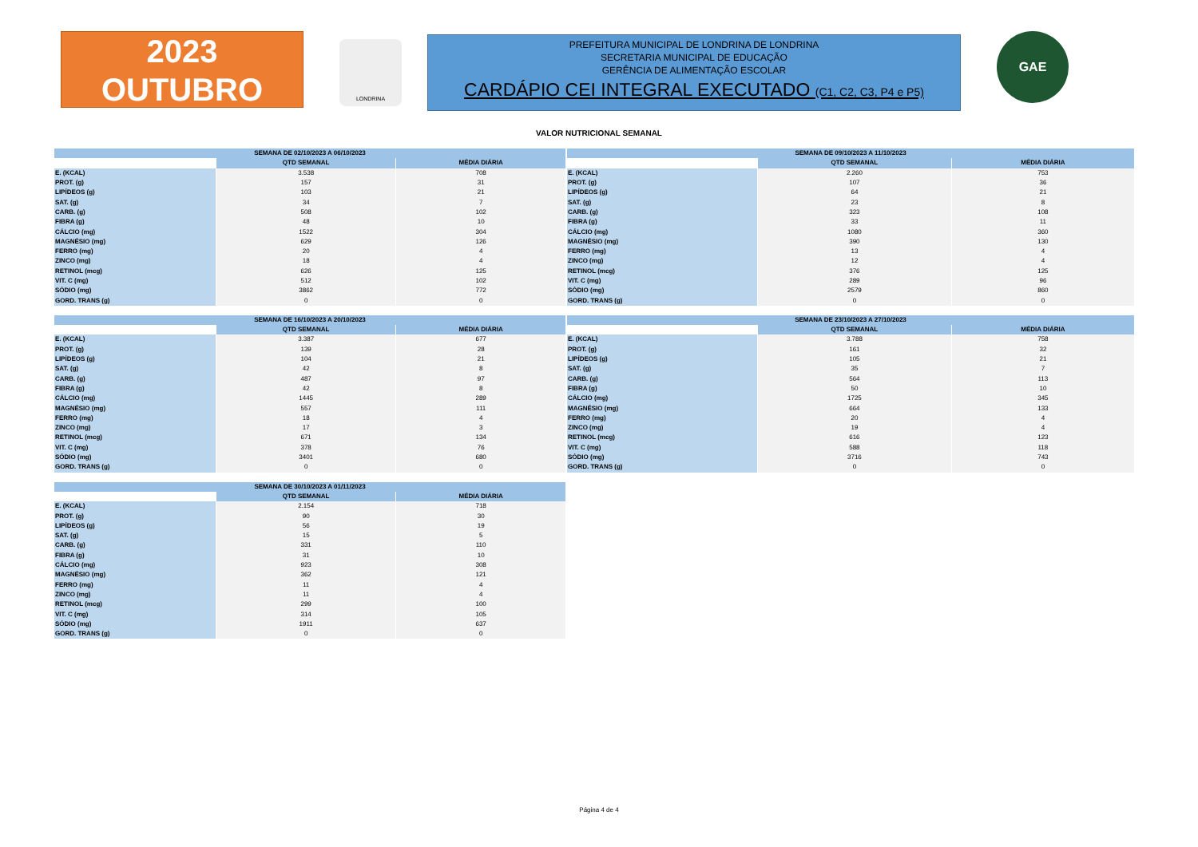2023
OUTUBRO
LONDRINA
PREFEITURA MUNICIPAL DE LONDRINA DE LONDRINA
SECRETARIA MUNICIPAL DE EDUCAÇÃO
GERÊNCIA DE ALIMENTAÇÃO ESCOLAR
CARDÁPIO CEI INTEGRAL EXECUTADO (C1, C2, C3, P4 e P5)
GAE
VALOR NUTRICIONAL SEMANAL
| SEMANA DE 02/10/2023 A 06/10/2023 | | |
| --- | --- | --- |
| | QTD SEMANAL | MÉDIA DIÁRIA |
| E. (KCAL) | 3.538 | 708 |
| PROT. (g) | 157 | 31 |
| LIPÍDEOS (g) | 103 | 21 |
| SAT. (g) | 34 | 7 |
| CARB. (g) | 508 | 102 |
| FIBRA (g) | 48 | 10 |
| CÁLCIO (mg) | 1522 | 304 |
| MAGNÉSIO (mg) | 629 | 126 |
| FERRO (mg) | 20 | 4 |
| ZINCO (mg) | 18 | 4 |
| RETINOL (mcg) | 626 | 125 |
| VIT. C (mg) | 512 | 102 |
| SÓDIO (mg) | 3862 | 772 |
| GORD. TRANS (g) | 0 | 0 |
| SEMANA DE 09/10/2023 A 11/10/2023 | | |
| --- | --- | --- |
| | QTD SEMANAL | MÉDIA DIÁRIA |
| E. (KCAL) | 2.260 | 753 |
| PROT. (g) | 107 | 36 |
| LIPÍDEOS (g) | 64 | 21 |
| SAT. (g) | 23 | 8 |
| CARB. (g) | 323 | 108 |
| FIBRA (g) | 33 | 11 |
| CÁLCIO (mg) | 1080 | 360 |
| MAGNÉSIO (mg) | 390 | 130 |
| FERRO (mg) | 13 | 4 |
| ZINCO (mg) | 12 | 4 |
| RETINOL (mcg) | 376 | 125 |
| VIT. C (mg) | 289 | 96 |
| SÓDIO (mg) | 2579 | 860 |
| GORD. TRANS (g) | 0 | 0 |
| SEMANA DE 16/10/2023 A 20/10/2023 | | |
| --- | --- | --- |
| | QTD SEMANAL | MÉDIA DIÁRIA |
| E. (KCAL) | 3.387 | 677 |
| PROT. (g) | 139 | 28 |
| LIPÍDEOS (g) | 104 | 21 |
| SAT. (g) | 42 | 8 |
| CARB. (g) | 487 | 97 |
| FIBRA (g) | 42 | 8 |
| CÁLCIO (mg) | 1445 | 289 |
| MAGNÉSIO (mg) | 557 | 111 |
| FERRO (mg) | 18 | 4 |
| ZINCO (mg) | 17 | 3 |
| RETINOL (mcg) | 671 | 134 |
| VIT. C (mg) | 378 | 76 |
| SÓDIO (mg) | 3401 | 680 |
| GORD. TRANS (g) | 0 | 0 |
| SEMANA DE 23/10/2023 A 27/10/2023 | | |
| --- | --- | --- |
| | QTD SEMANAL | MÉDIA DIÁRIA |
| E. (KCAL) | 3.788 | 758 |
| PROT. (g) | 161 | 32 |
| LIPÍDEOS (g) | 105 | 21 |
| SAT. (g) | 35 | 7 |
| CARB. (g) | 564 | 113 |
| FIBRA (g) | 50 | 10 |
| CÁLCIO (mg) | 1725 | 345 |
| MAGNÉSIO (mg) | 664 | 133 |
| FERRO (mg) | 20 | 4 |
| ZINCO (mg) | 19 | 4 |
| RETINOL (mcg) | 616 | 123 |
| VIT. C (mg) | 588 | 118 |
| SÓDIO (mg) | 3716 | 743 |
| GORD. TRANS (g) | 0 | 0 |
| SEMANA DE 30/10/2023 A 01/11/2023 | | |
| --- | --- | --- |
| | QTD SEMANAL | MÉDIA DIÁRIA |
| E. (KCAL) | 2.154 | 718 |
| PROT. (g) | 90 | 30 |
| LIPÍDEOS (g) | 56 | 19 |
| SAT. (g) | 15 | 5 |
| CARB. (g) | 331 | 110 |
| FIBRA (g) | 31 | 10 |
| CÁLCIO (mg) | 923 | 308 |
| MAGNÉSIO (mg) | 362 | 121 |
| FERRO (mg) | 11 | 4 |
| ZINCO (mg) | 11 | 4 |
| RETINOL (mcg) | 299 | 100 |
| VIT. C (mg) | 314 | 105 |
| SÓDIO (mg) | 1911 | 637 |
| GORD. TRANS (g) | 0 | 0 |
Página 4 de 4